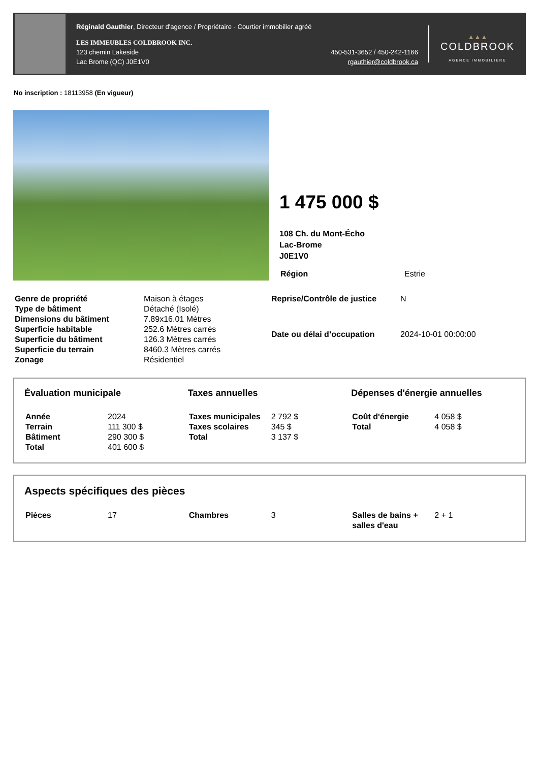Réginald Gauthier, Directeur d'agence / Propriétaire - Courtier immobilier agréé
LES IMMEUBLES COLDBROOK INC.
123 chemin Lakeside
Lac Brome (QC) J0E1V0
450-531-3652 / 450-242-1166
rgauthier@coldbrook.ca
▲▲▲
COLDBROOK
AGENCE IMMOBILIÈRE
No inscription : 18113958 (En vigueur)
1 475 000 $
108 Ch. du Mont-Écho
Lac-Brome
J0E1V0
| Région | Estrie |
| Genre de propriété | Maison à étages |
| Type de bâtiment | Détaché (Isolé) |
| Dimensions du bâtiment | 7.89x16.01 Mètres |
| Superficie habitable | 252.6 Mètres carrés |
| Superficie du bâtiment | 126.3 Mètres carrés |
| Superficie du terrain | 8460.3 Mètres carrés |
| Zonage | Résidentiel |
| Reprise/Contrôle de justice | N |
| Date ou délai d’occupation | 2024-10-01 00:00:00 |
Évaluation municipale
| Année | 2024 |
| Terrain | 111 300 $ |
| Bâtiment | 290 300 $ |
| Total | 401 600 $ |
Taxes annuelles
| Taxes municipales | 2 792 $ |
| Taxes scolaires | 345 $ |
| Total | 3 137 $ |
Dépenses d'énergie annuelles
| Coût d'énergie | 4 058 $ |
| Total | 4 058 $ |
Aspects spécifiques des pièces
| Pièces | 17 |
| Chambres | 3 |
| Salles de bains + salles d'eau | 2 + 1 |